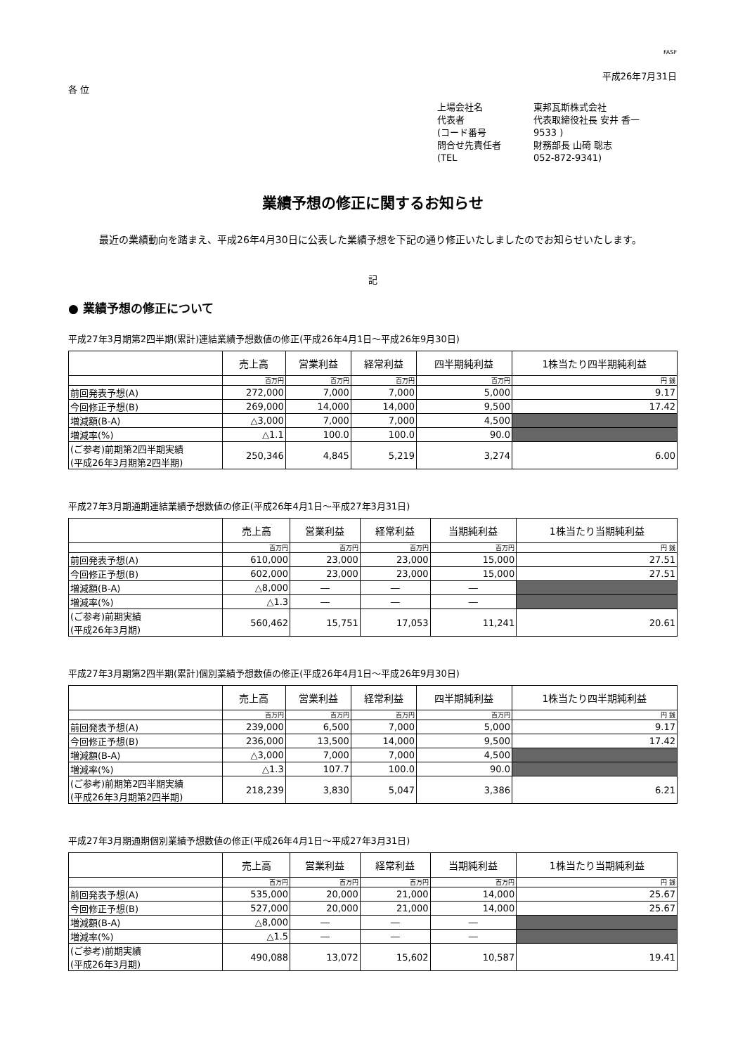FASF
平成26年7月31日
各 位
上場会社名 東邦瓦斯株式会社
代表者 代表取締役社長 安井 香一
(コード番号 9533 )
問合せ先責任者 財務部長 山碕 聡志
(TEL 052-872-9341)
業績予想の修正に関するお知らせ
最近の業績動向を踏まえ、平成26年4月30日に公表した業績予想を下記の通り修正いたしましたのでお知らせいたします。
記
● 業績予想の修正について
平成27年3月期第2四半期(累計)連結業績予想数値の修正(平成26年4月1日～平成26年9月30日)
| | 売上高 | 営業利益 | 経常利益 | 四半期純利益 | 1株当たり四半期純利益 |
| --- | --- | --- | --- | --- | --- |
| | 百万円 | 百万円 | 百万円 | 百万円 | 円 銭 |
| 前回発表予想(A) | 272,000 | 7,000 | 7,000 | 5,000 | 9.17 |
| 今回修正予想(B) | 269,000 | 14,000 | 14,000 | 9,500 | 17.42 |
| 増減額(B-A) | △3,000 | 7,000 | 7,000 | 4,500 | |
| 増減率(%) | △1.1 | 100.0 | 100.0 | 90.0 | |
| (ご参考)前期第2四半期実績 (平成26年3月期第2四半期) | 250,346 | 4,845 | 5,219 | 3,274 | 6.00 |
平成27年3月期通期連結業績予想数値の修正(平成26年4月1日～平成27年3月31日)
| | 売上高 | 営業利益 | 経常利益 | 当期純利益 | 1株当たり当期純利益 |
| --- | --- | --- | --- | --- | --- |
| | 百万円 | 百万円 | 百万円 | 百万円 | 円 銭 |
| 前回発表予想(A) | 610,000 | 23,000 | 23,000 | 15,000 | 27.51 |
| 今回修正予想(B) | 602,000 | 23,000 | 23,000 | 15,000 | 27.51 |
| 増減額(B-A) | △8,000 | ― | ― | ― | |
| 増減率(%) | △1.3 | ― | ― | ― | |
| (ご参考)前期実績 (平成26年3月期) | 560,462 | 15,751 | 17,053 | 11,241 | 20.61 |
平成27年3月期第2四半期(累計)個別業績予想数値の修正(平成26年4月1日～平成26年9月30日)
| | 売上高 | 営業利益 | 経常利益 | 四半期純利益 | 1株当たり四半期純利益 |
| --- | --- | --- | --- | --- | --- |
| | 百万円 | 百万円 | 百万円 | 百万円 | 円 銭 |
| 前回発表予想(A) | 239,000 | 6,500 | 7,000 | 5,000 | 9.17 |
| 今回修正予想(B) | 236,000 | 13,500 | 14,000 | 9,500 | 17.42 |
| 増減額(B-A) | △3,000 | 7,000 | 7,000 | 4,500 | |
| 増減率(%) | △1.3 | 107.7 | 100.0 | 90.0 | |
| (ご参考)前期第2四半期実績 (平成26年3月期第2四半期) | 218,239 | 3,830 | 5,047 | 3,386 | 6.21 |
平成27年3月期通期個別業績予想数値の修正(平成26年4月1日～平成27年3月31日)
| | 売上高 | 営業利益 | 経常利益 | 当期純利益 | 1株当たり当期純利益 |
| --- | --- | --- | --- | --- | --- |
| | 百万円 | 百万円 | 百万円 | 百万円 | 円 銭 |
| 前回発表予想(A) | 535,000 | 20,000 | 21,000 | 14,000 | 25.67 |
| 今回修正予想(B) | 527,000 | 20,000 | 21,000 | 14,000 | 25.67 |
| 増減額(B-A) | △8,000 | ― | ― | ― | |
| 増減率(%) | △1.5 | ― | ― | ― | |
| (ご参考)前期実績 (平成26年3月期) | 490,088 | 13,072 | 15,602 | 10,587 | 19.41 |